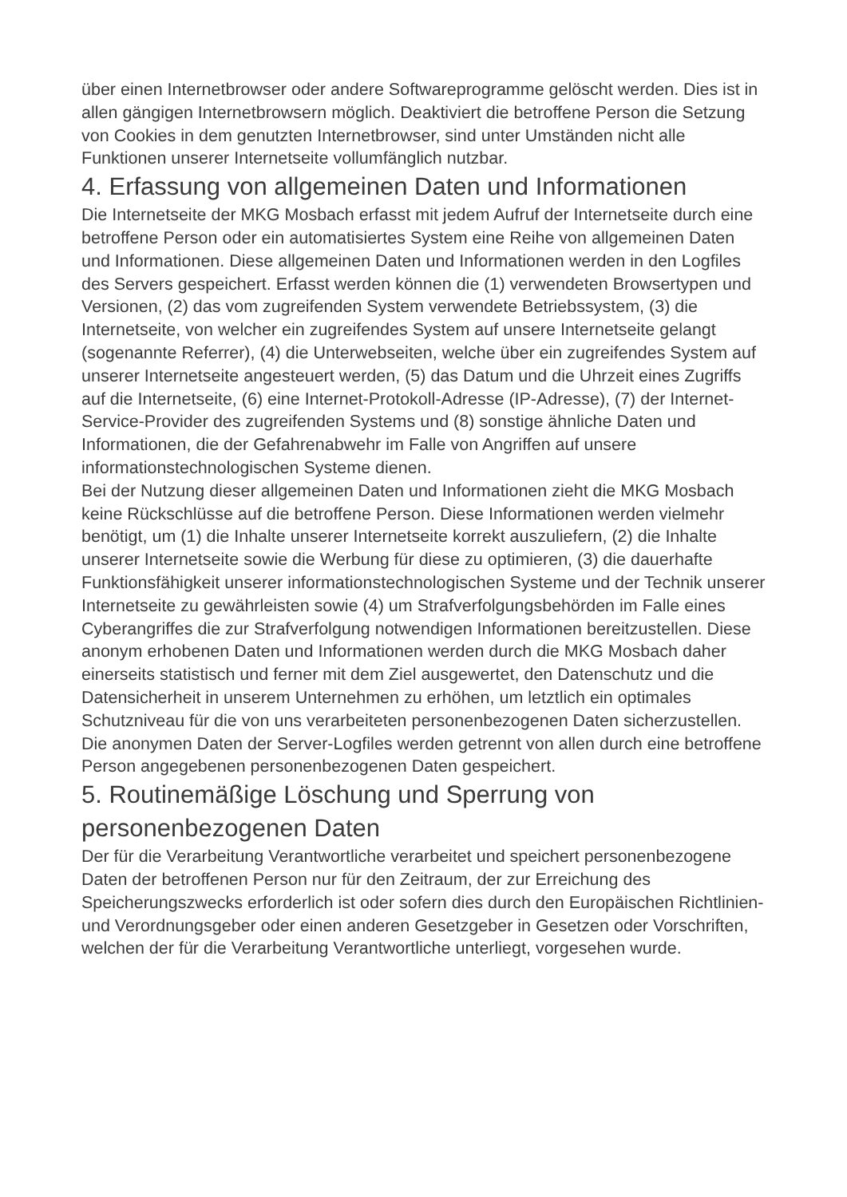über einen Internetbrowser oder andere Softwareprogramme gelöscht werden. Dies ist in allen gängigen Internetbrowsern möglich. Deaktiviert die betroffene Person die Setzung von Cookies in dem genutzten Internetbrowser, sind unter Umständen nicht alle Funktionen unserer Internetseite vollumfänglich nutzbar.
4. Erfassung von allgemeinen Daten und Informationen
Die Internetseite der MKG Mosbach erfasst mit jedem Aufruf der Internetseite durch eine betroffene Person oder ein automatisiertes System eine Reihe von allgemeinen Daten und Informationen. Diese allgemeinen Daten und Informationen werden in den Logfiles des Servers gespeichert. Erfasst werden können die (1) verwendeten Browsertypen und Versionen, (2) das vom zugreifenden System verwendete Betriebssystem, (3) die Internetseite, von welcher ein zugreifendes System auf unsere Internetseite gelangt (sogenannte Referrer), (4) die Unterwebseiten, welche über ein zugreifendes System auf unserer Internetseite angesteuert werden, (5) das Datum und die Uhrzeit eines Zugriffs auf die Internetseite, (6) eine Internet-Protokoll-Adresse (IP-Adresse), (7) der Internet-Service-Provider des zugreifenden Systems und (8) sonstige ähnliche Daten und Informationen, die der Gefahrenabwehr im Falle von Angriffen auf unsere informationstechnologischen Systeme dienen.
Bei der Nutzung dieser allgemeinen Daten und Informationen zieht die MKG Mosbach keine Rückschlüsse auf die betroffene Person. Diese Informationen werden vielmehr benötigt, um (1) die Inhalte unserer Internetseite korrekt auszuliefern, (2) die Inhalte unserer Internetseite sowie die Werbung für diese zu optimieren, (3) die dauerhafte Funktionsfähigkeit unserer informationstechnologischen Systeme und der Technik unserer Internetseite zu gewährleisten sowie (4) um Strafverfolgungsbehörden im Falle eines Cyberangriffes die zur Strafverfolgung notwendigen Informationen bereitzustellen. Diese anonym erhobenen Daten und Informationen werden durch die MKG Mosbach daher einerseits statistisch und ferner mit dem Ziel ausgewertet, den Datenschutz und die Datensicherheit in unserem Unternehmen zu erhöhen, um letztlich ein optimales Schutzniveau für die von uns verarbeiteten personenbezogenen Daten sicherzustellen. Die anonymen Daten der Server-Logfiles werden getrennt von allen durch eine betroffene Person angegebenen personenbezogenen Daten gespeichert.
5. Routinemäßige Löschung und Sperrung von personenbezogenen Daten
Der für die Verarbeitung Verantwortliche verarbeitet und speichert personenbezogene Daten der betroffenen Person nur für den Zeitraum, der zur Erreichung des Speicherungszwecks erforderlich ist oder sofern dies durch den Europäischen Richtlinien- und Verordnungsgeber oder einen anderen Gesetzgeber in Gesetzen oder Vorschriften, welchen der für die Verarbeitung Verantwortliche unterliegt, vorgesehen wurde.